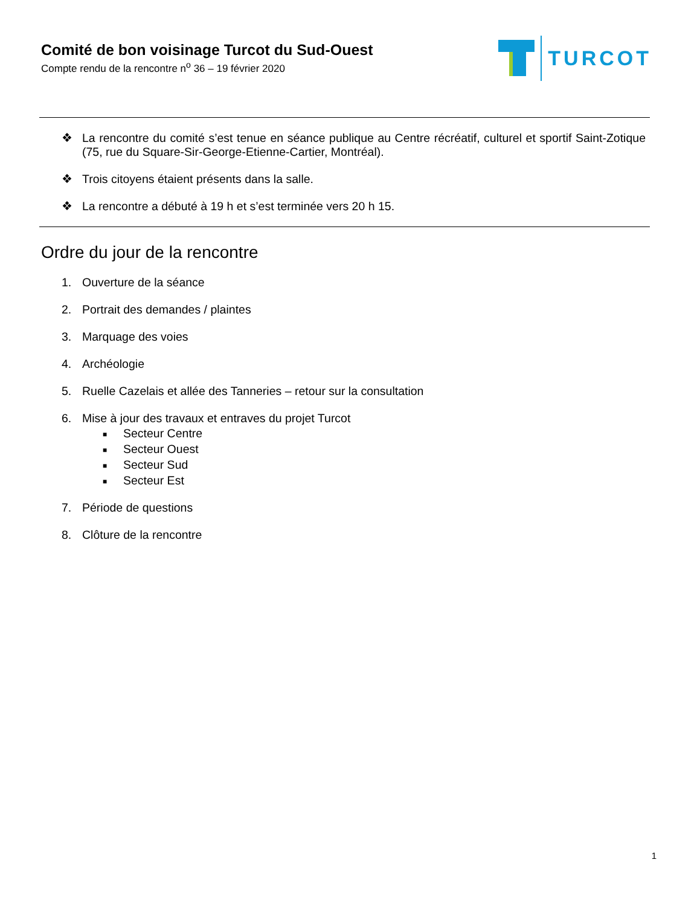Comité de bon voisinage Turcot du Sud-Ouest
Compte rendu de la rencontre n<sup>o</sup> 36 – 19 février 2020
TURCOT
❖ La rencontre du comité s’est tenue en séance publique au Centre récréatif, culturel et sportif Saint-Zotique (75, rue du Square-Sir-George-Etienne-Cartier, Montréal).
❖ Trois citoyens étaient présents dans la salle.
❖ La rencontre a débuté à 19 h et s’est terminée vers 20 h 15.
Ordre du jour de la rencontre
1. Ouverture de la séance
2. Portrait des demandes / plaintes
3. Marquage des voies
4. Archéologie
5. Ruelle Cazelais et allée des Tanneries – retour sur la consultation
6. Mise à jour des travaux et entraves du projet Turcot
■ Secteur Centre
■ Secteur Ouest
■ Secteur Sud
■ Secteur Est
7. Période de questions
8. Clôture de la rencontre
1